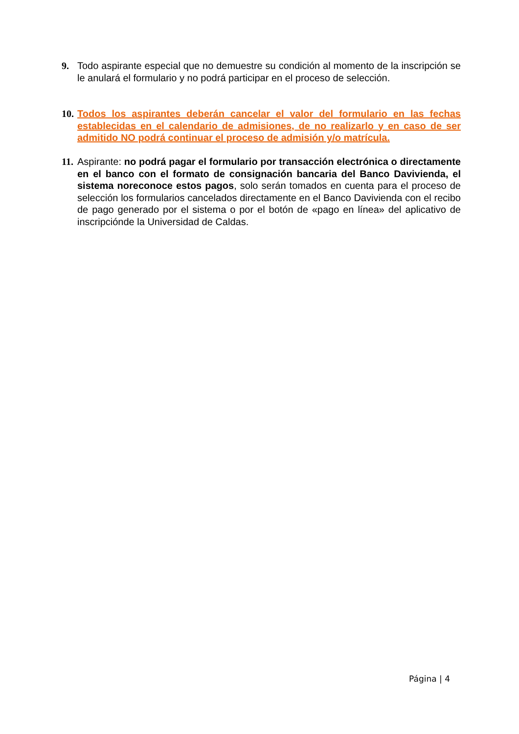9. Todo aspirante especial que no demuestre su condición al momento de la inscripción se le anulará el formulario y no podrá participar en el proceso de selección.
10.
Todos los aspirantes deberán cancelar el valor del formulario en las fechas establecidas en el calendario de admisiones, de no realizarlo y en caso de ser admitido NO podrá continuar el proceso de admisión y/o matrícula.
11.
Aspirante: no podrá pagar el formulario por transacción electrónica o directamente en el banco con el formato de consignación bancaria del Banco Davivienda, el sistema noreconoce estos pagos, solo serán tomados en cuenta para el proceso de selección los formularios cancelados directamente en el Banco Davivienda con el recibo de pago generado por el sistema o por el botón de «pago en línea» del aplicativo de inscripciónde la Universidad de Caldas.
Página | 4